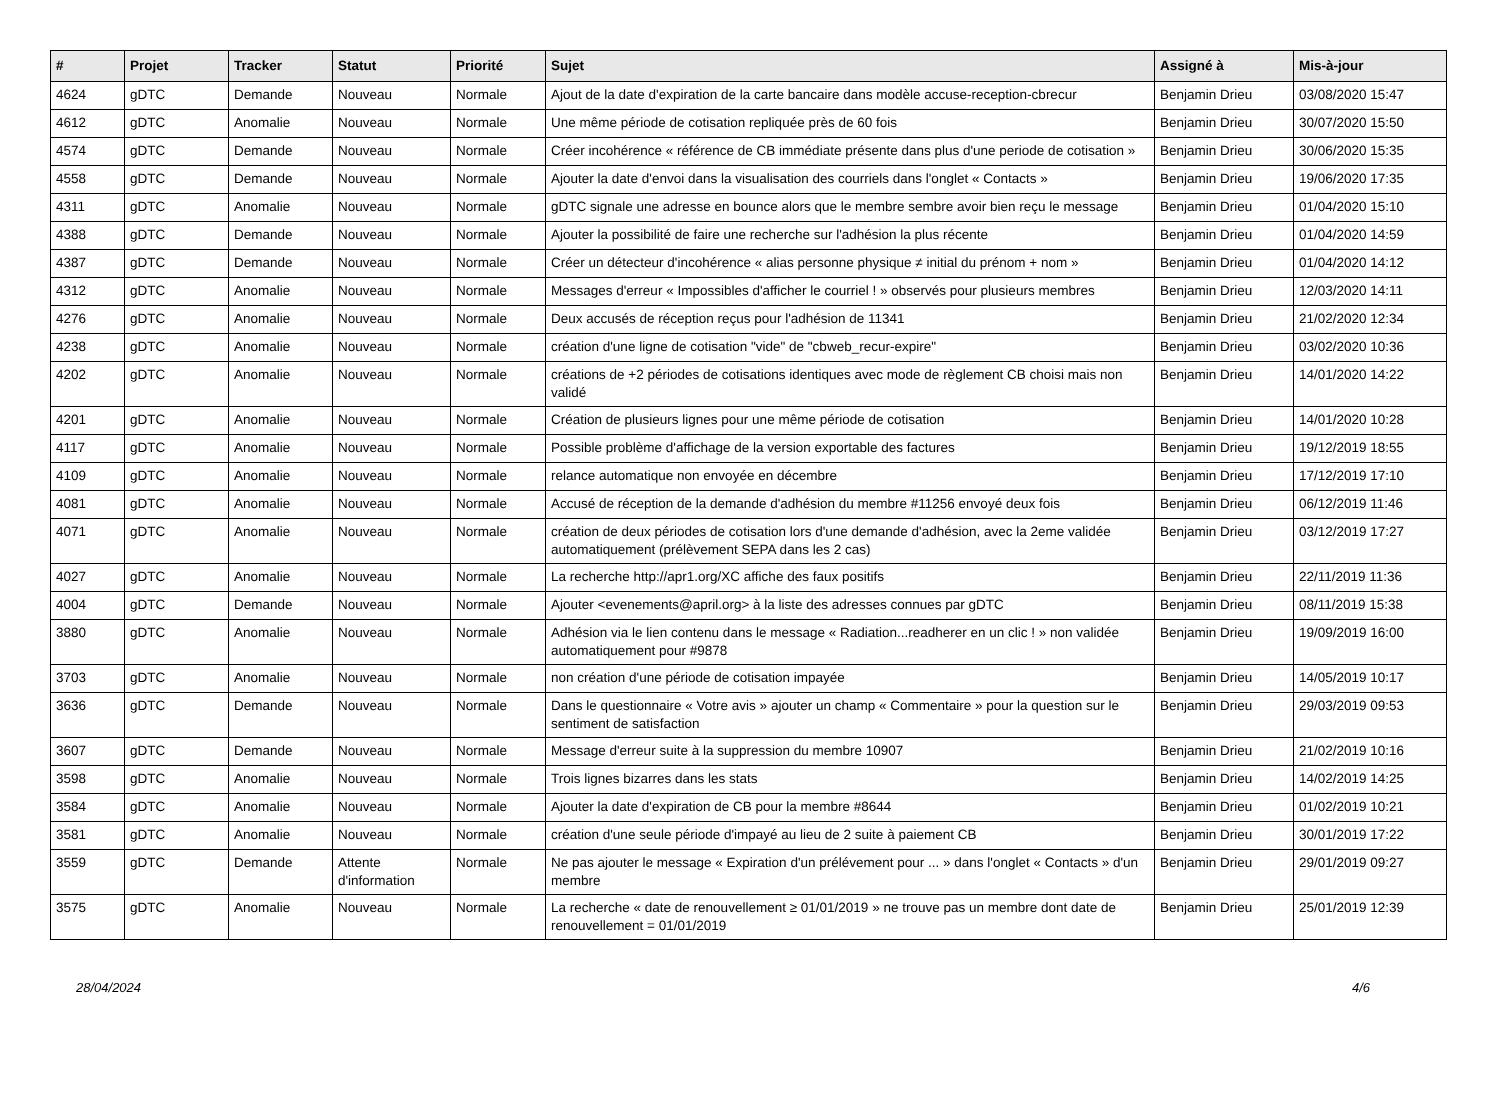| # | Projet | Tracker | Statut | Priorité | Sujet | Assigné à | Mis-à-jour |
| --- | --- | --- | --- | --- | --- | --- | --- |
| 4624 | gDTC | Demande | Nouveau | Normale | Ajout de la date d'expiration de la carte bancaire dans modèle accuse-reception-cbrecur | Benjamin Drieu | 03/08/2020 15:47 |
| 4612 | gDTC | Anomalie | Nouveau | Normale | Une même période de cotisation repliquée près de 60 fois | Benjamin Drieu | 30/07/2020 15:50 |
| 4574 | gDTC | Demande | Nouveau | Normale | Créer incohérence « référence de CB immédiate présente dans plus d'une periode de cotisation » | Benjamin Drieu | 30/06/2020 15:35 |
| 4558 | gDTC | Demande | Nouveau | Normale | Ajouter la date d'envoi dans la visualisation des courriels dans l'onglet « Contacts » | Benjamin Drieu | 19/06/2020 17:35 |
| 4311 | gDTC | Anomalie | Nouveau | Normale | gDTC signale une adresse en bounce alors que le membre sembre avoir bien reçu le message | Benjamin Drieu | 01/04/2020 15:10 |
| 4388 | gDTC | Demande | Nouveau | Normale | Ajouter la possibilité de faire une recherche sur l'adhésion la plus récente | Benjamin Drieu | 01/04/2020 14:59 |
| 4387 | gDTC | Demande | Nouveau | Normale | Créer un détecteur d'incohérence « alias personne physique ≠ initial du prénom + nom » | Benjamin Drieu | 01/04/2020 14:12 |
| 4312 | gDTC | Anomalie | Nouveau | Normale | Messages d'erreur « Impossibles d'afficher le courriel ! » observés pour plusieurs membres | Benjamin Drieu | 12/03/2020 14:11 |
| 4276 | gDTC | Anomalie | Nouveau | Normale | Deux accusés de réception reçus pour l'adhésion de 11341 | Benjamin Drieu | 21/02/2020 12:34 |
| 4238 | gDTC | Anomalie | Nouveau | Normale | création d'une ligne de cotisation "vide" de "cbweb_recur-expire" | Benjamin Drieu | 03/02/2020 10:36 |
| 4202 | gDTC | Anomalie | Nouveau | Normale | créations de +2 périodes de cotisations identiques avec mode de règlement CB choisi mais non validé | Benjamin Drieu | 14/01/2020 14:22 |
| 4201 | gDTC | Anomalie | Nouveau | Normale | Création de plusieurs lignes pour une même période de cotisation | Benjamin Drieu | 14/01/2020 10:28 |
| 4117 | gDTC | Anomalie | Nouveau | Normale | Possible problème d'affichage de la version exportable des factures | Benjamin Drieu | 19/12/2019 18:55 |
| 4109 | gDTC | Anomalie | Nouveau | Normale | relance automatique non envoyée en décembre | Benjamin Drieu | 17/12/2019 17:10 |
| 4081 | gDTC | Anomalie | Nouveau | Normale | Accusé de réception de la demande d'adhésion du membre #11256 envoyé deux fois | Benjamin Drieu | 06/12/2019 11:46 |
| 4071 | gDTC | Anomalie | Nouveau | Normale | création de deux périodes de cotisation lors d'une demande d'adhésion, avec la 2eme validée automatiquement (prélèvement SEPA dans les 2 cas) | Benjamin Drieu | 03/12/2019 17:27 |
| 4027 | gDTC | Anomalie | Nouveau | Normale | La recherche http://apr1.org/XC affiche des faux positifs | Benjamin Drieu | 22/11/2019 11:36 |
| 4004 | gDTC | Demande | Nouveau | Normale | Ajouter <evenements@april.org> à la liste des adresses connues par gDTC | Benjamin Drieu | 08/11/2019 15:38 |
| 3880 | gDTC | Anomalie | Nouveau | Normale | Adhésion via le lien contenu dans le message « Radiation...readherer en un clic ! » non validée automatiquement pour #9878 | Benjamin Drieu | 19/09/2019 16:00 |
| 3703 | gDTC | Anomalie | Nouveau | Normale | non création d'une période de cotisation impayée | Benjamin Drieu | 14/05/2019 10:17 |
| 3636 | gDTC | Demande | Nouveau | Normale | Dans le questionnaire « Votre avis » ajouter un champ « Commentaire » pour la question sur le sentiment de satisfaction | Benjamin Drieu | 29/03/2019 09:53 |
| 3607 | gDTC | Demande | Nouveau | Normale | Message d'erreur suite à la suppression du membre 10907 | Benjamin Drieu | 21/02/2019 10:16 |
| 3598 | gDTC | Anomalie | Nouveau | Normale | Trois lignes bizarres dans les stats | Benjamin Drieu | 14/02/2019 14:25 |
| 3584 | gDTC | Anomalie | Nouveau | Normale | Ajouter la date d'expiration de CB pour la membre #8644 | Benjamin Drieu | 01/02/2019 10:21 |
| 3581 | gDTC | Anomalie | Nouveau | Normale | création d'une seule période d'impayé au lieu de 2 suite à paiement CB | Benjamin Drieu | 30/01/2019 17:22 |
| 3559 | gDTC | Demande | Attente d'information | Normale | Ne pas ajouter le message « Expiration d'un prélévement pour ... » dans l'onglet « Contacts » d'un membre | Benjamin Drieu | 29/01/2019 09:27 |
| 3575 | gDTC | Anomalie | Nouveau | Normale | La recherche « date de renouvellement ≥ 01/01/2019 » ne trouve pas un membre dont date de renouvellement = 01/01/2019 | Benjamin Drieu | 25/01/2019 12:39 |
28/04/2024 4/6